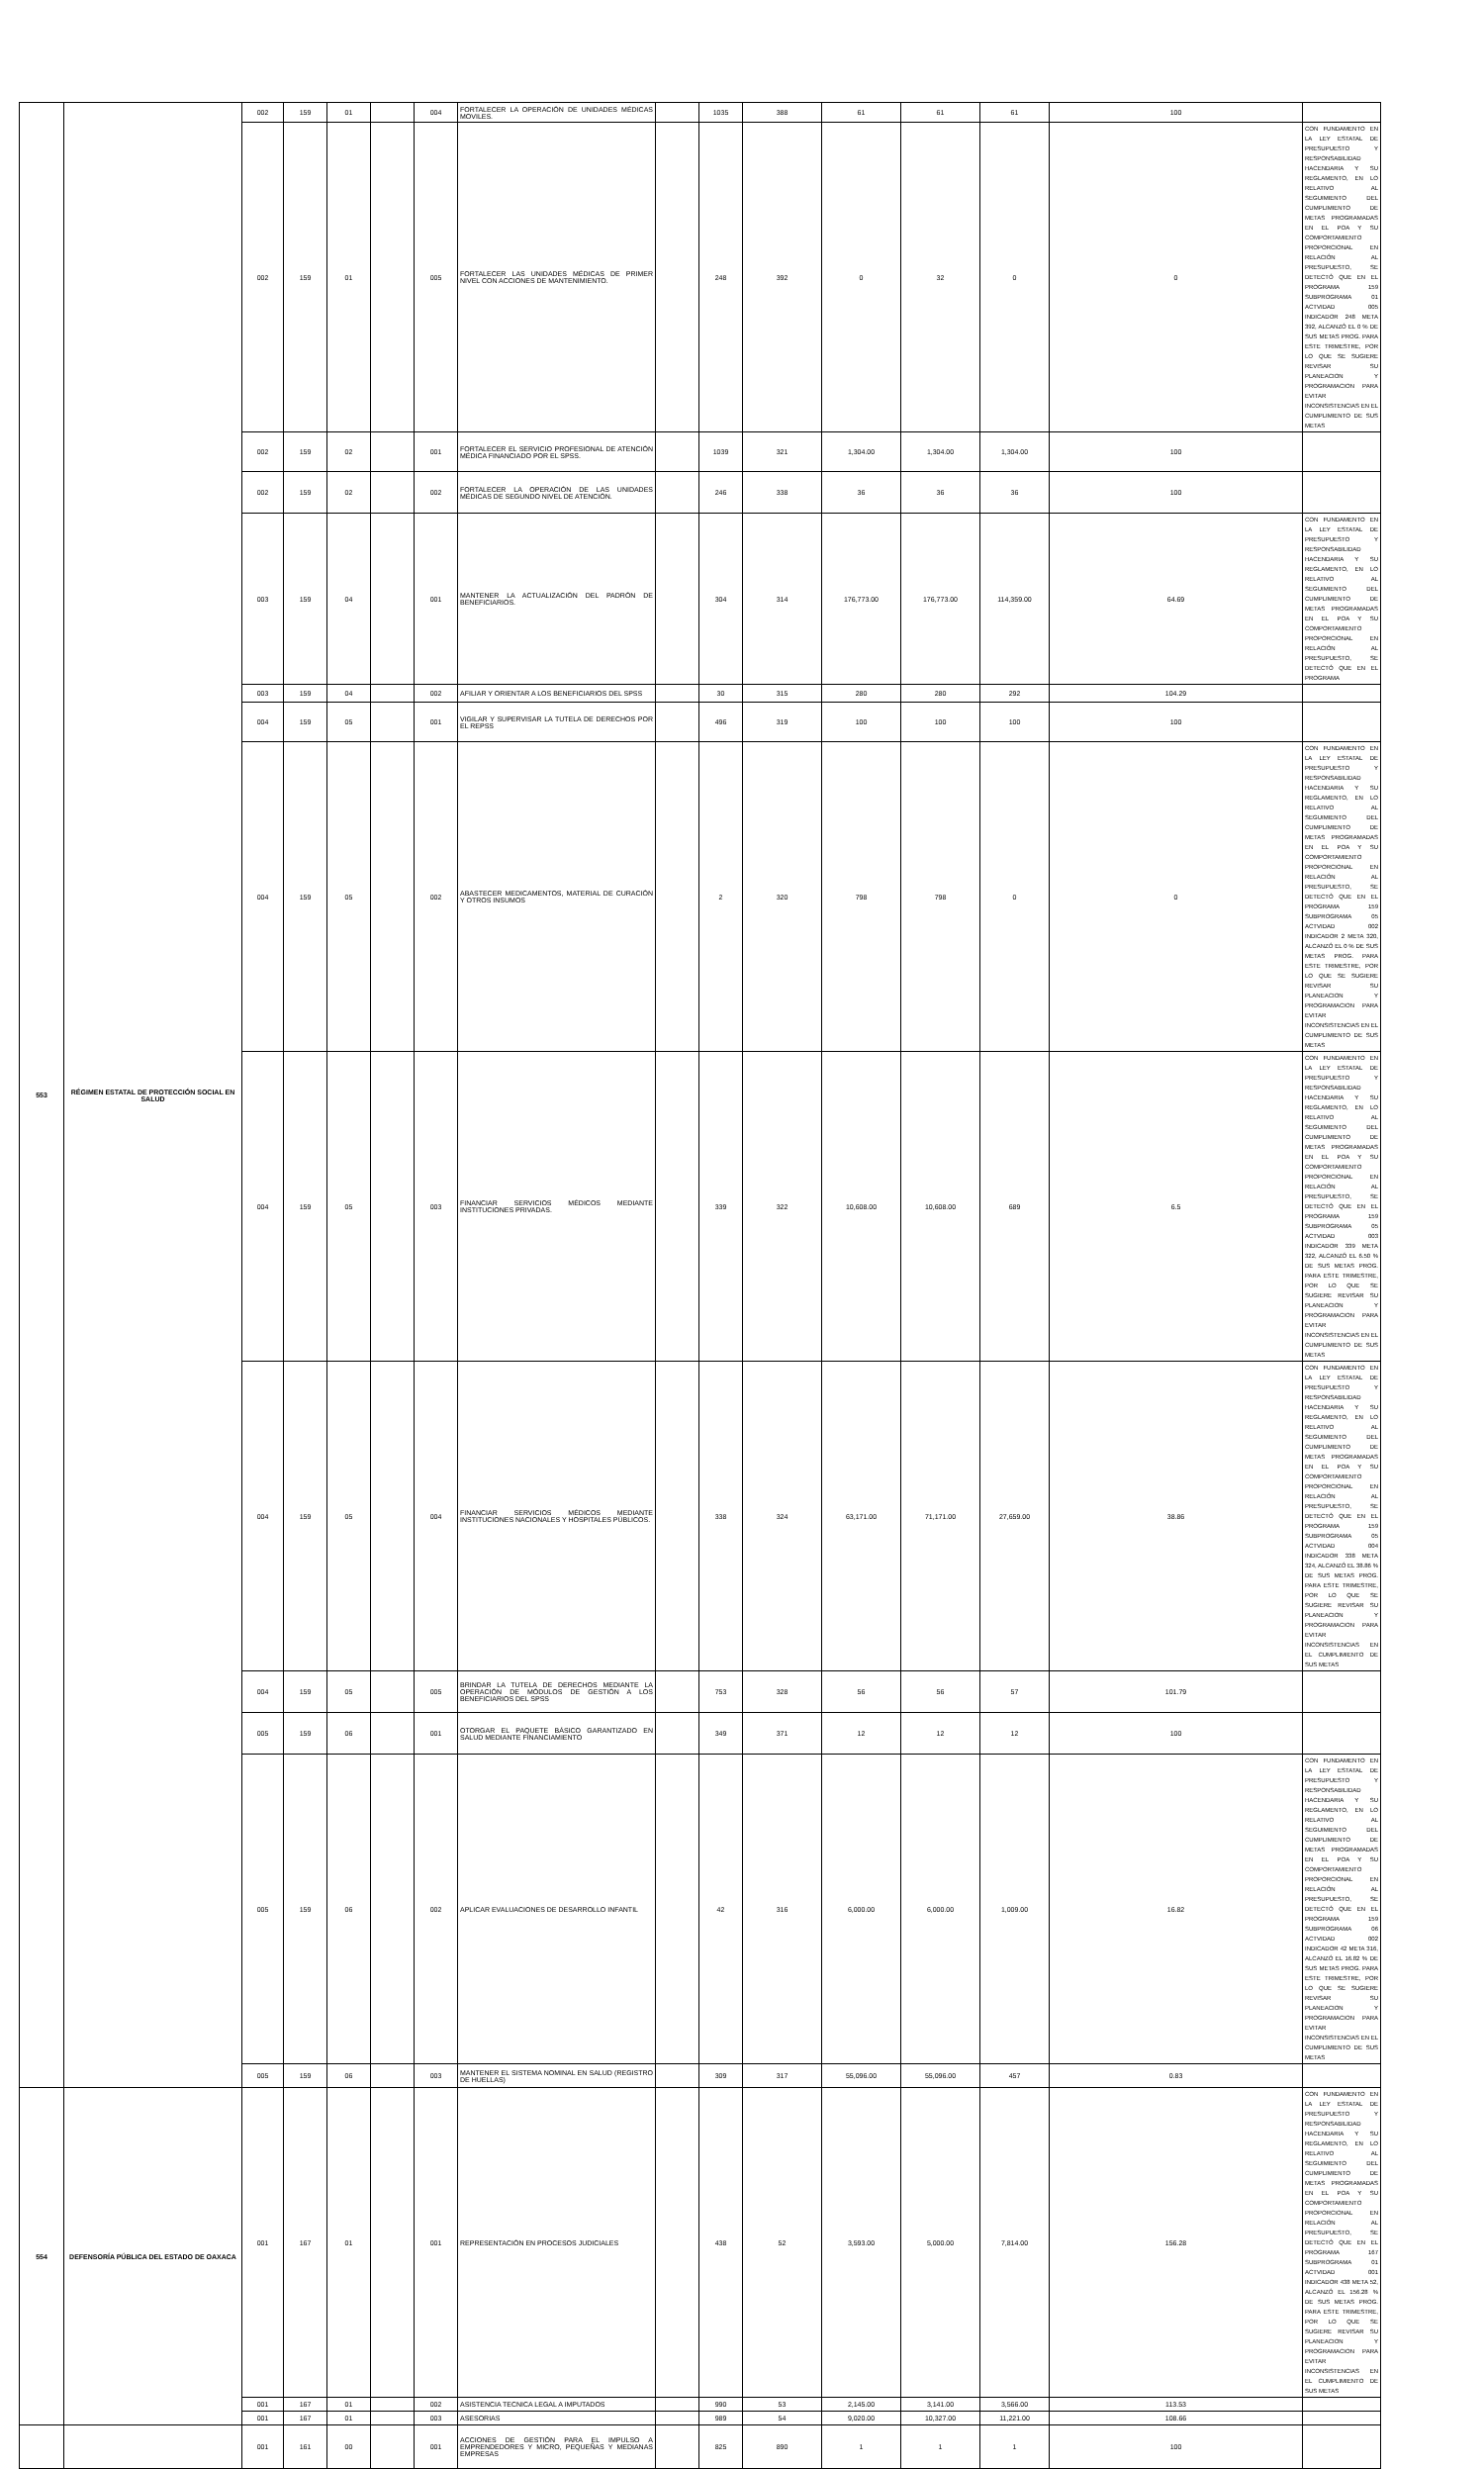| 553 | RÉGIMEN ESTATAL DE PROTECCIÓN SOCIAL EN SALUD | 002 | 159 | 01 | | 004 | FORTALECER LA OPERACIÓN DE UNIDADES MÉDICAS MOVILES. | | 1035 | 388 | 61 | 61 | 61 | 100 | |
| | | 002 | 159 | 01 | | 005 | FORTALECER LAS UNIDADES MÉDICAS DE PRIMER NIVEL CON ACCIONES DE MANTENIMIENTO. | | 248 | 392 | 0 | 32 | 0 | 0 | CON FUNDAMENTO EN LA LEY ESTATAL DE PRESUPUESTO Y RESPONSABILIDAD HACENDARIA Y SU REGLAMENTO, EN LO RELATIVO AL SEGUIMIENTO DEL CUMPLIMIENTO DE METAS PROGRAMADAS EN EL POA Y SU COMPORTAMIENTO PROPORCIONAL EN RELACIÓN AL PRESUPUESTO, SE DETECTÓ QUE EN EL PROGRAMA 159 SUBPROGRAMA 01 ACTVIDAD 005 INDICADOR 248 META 392, ALCANZÓ EL 0 % DE SUS METAS PROG. PARA ESTE TRIMESTRE, POR LO QUE SE SUGIERE REVISAR SU PLANEACION Y PROGRAMACION PARA EVITAR INCONSISTENCIAS EN EL CUMPLIMIENTO DE SUS METAS |
| | | 002 | 159 | 02 | | 001 | FORTALECER EL SERVICIO PROFESIONAL DE ATENCIÓN MÉDICA FINANCIADO POR EL SPSS. | | 1039 | 321 | 1,304.00 | 1,304.00 | 1,304.00 | 100 | |
| | | 002 | 159 | 02 | | 002 | FORTALECER LA OPERACIÓN DE LAS UNIDADES MÉDICAS DE SEGUNDO NIVEL DE ATENCIÓN. | | 246 | 338 | 36 | 36 | 36 | 100 | |
| | | 003 | 159 | 04 | | 001 | MANTENER LA ACTUALIZACIÓN DEL PADRÓN DE BENEFICIARIOS. | | 304 | 314 | 176,773.00 | 176,773.00 | 114,359.00 | 64.69 | CON FUNDAMENTO EN LA LEY ESTATAL DE PRESUPUESTO Y RESPONSABILIDAD HACENDARIA Y SU REGLAMENTO, EN LO RELATIVO AL SEGUIMIENTO DEL CUMPLIMIENTO DE METAS PROGRAMADAS EN EL POA Y SU COMPORTAMIENTO PROPORCIONAL EN RELACIÓN AL PRESUPUESTO, SE DETECTÓ QUE EN EL PROGRAMA |
| | | 003 | 159 | 04 | | 002 | AFILIAR Y ORIENTAR A LOS BENEFICIARIOS DEL SPSS | | 30 | 315 | 280 | 280 | 292 | 104.29 | |
| | | 004 | 159 | 05 | | 001 | VIGILAR Y SUPERVISAR LA TUTELA DE DERECHOS POR EL REPSS | | 496 | 319 | 100 | 100 | 100 | 100 | |
| | | 004 | 159 | 05 | | 002 | ABASTECER MEDICAMENTOS, MATERIAL DE CURACIÓN Y OTROS INSUMOS | | 2 | 320 | 798 | 798 | 0 | 0 | CON FUNDAMENTO EN LA LEY ESTATAL DE PRESUPUESTO Y RESPONSABILIDAD HACENDARIA Y SU REGLAMENTO, EN LO RELATIVO AL SEGUIMIENTO DEL CUMPLIMIENTO DE METAS PROGRAMADAS EN EL POA Y SU COMPORTAMIENTO PROPORCIONAL EN RELACIÓN AL PRESUPUESTO, SE DETECTÓ QUE EN EL PROGRAMA 159 SUBPROGRAMA 05 ACTVIDAD 002 INDICADOR 2 META 320, ALCANZÓ EL 0 % DE SUS METAS PROG. PARA ESTE TRIMESTRE, POR LO QUE SE SUGIERE REVISAR SU PLANEACION Y PROGRAMACION PARA EVITAR INCONSISTENCIAS EN EL CUMPLIMIENTO DE SUS METAS |
| | | 004 | 159 | 05 | | 003 | FINANCIAR SERVICIOS MÉDICOS MEDIANTE INSTITUCIONES PRIVADAS. | | 339 | 322 | 10,608.00 | 10,608.00 | 689 | 6.5 | CON FUNDAMENTO EN LA LEY ESTATAL DE PRESUPUESTO Y RESPONSABILIDAD HACENDARIA Y SU REGLAMENTO, EN LO RELATIVO AL SEGUIMIENTO DEL CUMPLIMIENTO DE METAS PROGRAMADAS EN EL POA Y SU COMPORTAMIENTO PROPORCIONAL EN RELACIÓN AL PRESUPUESTO, SE DETECTÓ QUE EN EL PROGRAMA 159 SUBPROGRAMA 05 ACTVIDAD 003 INDICADOR 339 META 322, ALCANZÓ EL 6.50 % DE SUS METAS PROG. PARA ESTE TRIMESTRE, POR LO QUE SE SUGIERE REVISAR SU PLANEACION Y PROGRAMACION PARA EVITAR INCONSISTENCIAS EN EL CUMPLIMIENTO DE SUS METAS |
| | | 004 | 159 | 05 | | 004 | FINANCIAR SERVICIOS MÉDICOS MEDIANTE INSTITUCIONES NACIONALES Y HOSPITALES PÚBLICOS. | | 338 | 324 | 63,171.00 | 71,171.00 | 27,659.00 | 38.86 | CON FUNDAMENTO EN LA LEY ESTATAL DE PRESUPUESTO Y RESPONSABILIDAD HACENDARIA Y SU REGLAMENTO, EN LO RELATIVO AL SEGUIMIENTO DEL CUMPLIMIENTO DE METAS PROGRAMADAS EN EL POA Y SU COMPORTAMIENTO PROPORCIONAL EN RELACIÓN AL PRESUPUESTO, SE DETECTÓ QUE EN EL PROGRAMA 159 SUBPROGRAMA 05 ACTVIDAD 004 INDICADOR 338 META 324, ALCANZÓ EL 38.86 % DE SUS METAS PROG. PARA ESTE TRIMESTRE, POR LO QUE SE SUGIERE REVISAR SU PLANEACION Y PROGRAMACION PARA EVITAR INCONSISTENCIAS EN EL CUMPLIMIENTO DE SUS METAS |
| | | 004 | 159 | 05 | | 005 | BRINDAR LA TUTELA DE DERECHOS MEDIANTE LA OPERACIÓN DE MÓDULOS DE GESTIÓN A LOS BENEFICIARIOS DEL SPSS | | 753 | 328 | 56 | 56 | 57 | 101.79 | |
| | | 005 | 159 | 06 | | 001 | OTORGAR EL PAQUETE BÁSICO GARANTIZADO EN SALUD MEDIANTE FINANCIAMIENTO | | 349 | 371 | 12 | 12 | 12 | 100 | |
| | | 005 | 159 | 06 | | 002 | APLICAR EVALUACIONES DE DESARROLLO INFANTIL | | 42 | 316 | 6,000.00 | 6,000.00 | 1,009.00 | 16.82 | CON FUNDAMENTO EN LA LEY ESTATAL DE PRESUPUESTO Y RESPONSABILIDAD HACENDARIA Y SU REGLAMENTO, EN LO RELATIVO AL SEGUIMIENTO DEL CUMPLIMIENTO DE METAS PROGRAMADAS EN EL POA Y SU COMPORTAMIENTO PROPORCIONAL EN RELACIÓN AL PRESUPUESTO, SE DETECTÓ QUE EN EL PROGRAMA 159 SUBPROGRAMA 06 ACTVIDAD 002 INDICADOR 42 META 316, ALCANZÓ EL 16.82 % DE SUS METAS PROG. PARA ESTE TRIMESTRE, POR LO QUE SE SUGIERE REVISAR SU PLANEACION Y PROGRAMACION PARA EVITAR INCONSISTENCIAS EN EL CUMPLIMIENTO DE SUS METAS |
| | | 005 | 159 | 06 | | 003 | MANTENER EL SISTEMA NOMINAL EN SALUD (REGISTRO DE HUELLAS) | | 309 | 317 | 55,096.00 | 55,096.00 | 457 | 0.83 | |
| 554 | DEFENSORÍA PÚBLICA DEL ESTADO DE OAXACA | 001 | 167 | 01 | | 001 | REPRESENTACIÓN EN PROCESOS JUDICIALES | | 438 | 52 | 3,593.00 | 5,000.00 | 7,814.00 | 156.28 | CON FUNDAMENTO EN LA LEY ESTATAL DE PRESUPUESTO Y RESPONSABILIDAD HACENDARIA Y SU REGLAMENTO, EN LO RELATIVO AL SEGUIMIENTO DEL CUMPLIMIENTO DE METAS PROGRAMADAS EN EL POA Y SU COMPORTAMIENTO PROPORCIONAL EN RELACIÓN AL PRESUPUESTO, SE DETECTÓ QUE EN EL PROGRAMA 167 SUBPROGRAMA 01 ACTVIDAD 001 INDICADOR 438 META 52, ALCANZÓ EL 156.28 % DE SUS METAS PROG. PARA ESTE TRIMESTRE, POR LO QUE SE SUGIERE REVISAR SU PLANEACION Y PROGRAMACION PARA EVITAR INCONSISTENCIAS EN EL CUMPLIMIENTO DE SUS METAS |
| | | 001 | 167 | 01 | | 002 | ASISTENCIA TECNICA LEGAL A IMPUTADOS | | 990 | 53 | 2,145.00 | 3,141.00 | 3,566.00 | 113.53 | |
| | | 001 | 167 | 01 | | 003 | ASESORIAS | | 989 | 54 | 9,020.00 | 10,327.00 | 11,221.00 | 108.66 | |
| | | 001 | 161 | 00 | | 001 | ACCIONES DE GESTIÓN PARA EL IMPULSO A EMPRENDEDORES Y MICRO, PEQUEÑAS Y MEDIANAS EMPRESAS | | 825 | 890 | 1 | 1 | 1 | 100 | |